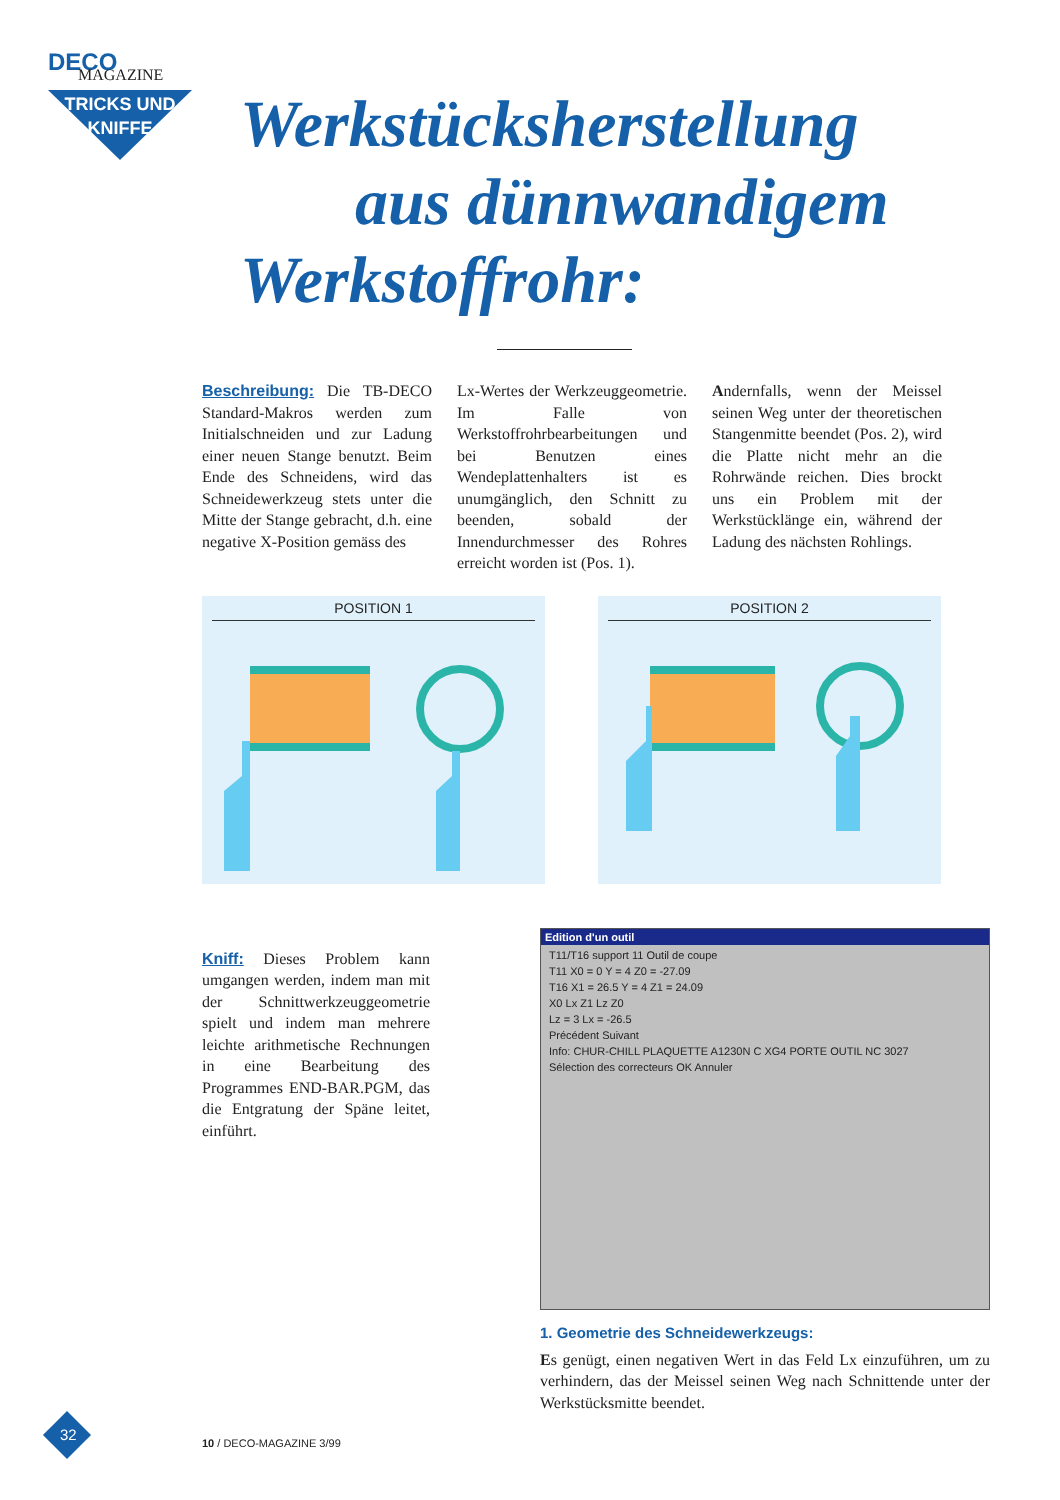DECO
MAGAZINE
TRICKS UND KNIFFE
Werkstücksherstellung
aus dünnwandigem
Werkstoffrohr:
Beschreibung: Die TB-DECO Standard-Makros werden zum Initialschneiden und zur Ladung einer neuen Stange benutzt. Beim Ende des Schneidens, wird das Schneidewerkzeug stets unter die Mitte der Stange gebracht, d.h. eine negative X-Position gemäss des
Lx-Wertes der Werkzeuggeometrie. Im Falle von Werkstoffrohrbearbeitungen und bei Benutzen eines Wendeplattenhalters ist es unumgänglich, den Schnitt zu beenden, sobald der Innendurchmesser des Rohres erreicht worden ist (Pos. 1).
Andernfalls, wenn der Meissel seinen Weg unter der theoretischen Stangenmitte beendet (Pos. 2), wird die Platte nicht mehr an die Rohrwände reichen. Dies brockt uns ein Problem mit der Werkstücklänge ein, während der Ladung des nächsten Rohlings.
POSITION 1 POSITION 2
Kniff: Dieses Problem kann umgangen werden, indem man mit der Schnittwerkzeuggeometrie spielt und indem man mehrere leichte arithmetische Rechnungen in eine Bearbeitung des Programmes END-BAR.PGM, das die Entgratung der Späne leitet, einführt.
Edition d'un outil
T11/T16 support 11 Outil de coupe
T11 X0 = 0 Y = 4 Z0 = -27.09
T16 X1 = 26.5 Y = 4 Z1 = 24.09
X0 Lx Z1 Lz Z0
Lz = 3 Lx = -26.5
Précédent Suivant
Info: CHUR-CHILL PLAQUETTE A1230N C XG4 PORTE OUTIL NC 3027
Sélection des correcteurs OK Annuler
1. Geometrie des Schneidewerkzeugs:
Es genügt, einen negativen Wert in das Feld Lx einzuführen, um zu verhindern, das der Meissel seinen Weg nach Schnittende unter der Werkstücksmitte beendet.
32 10 / DECO-MAGAZINE 3/99